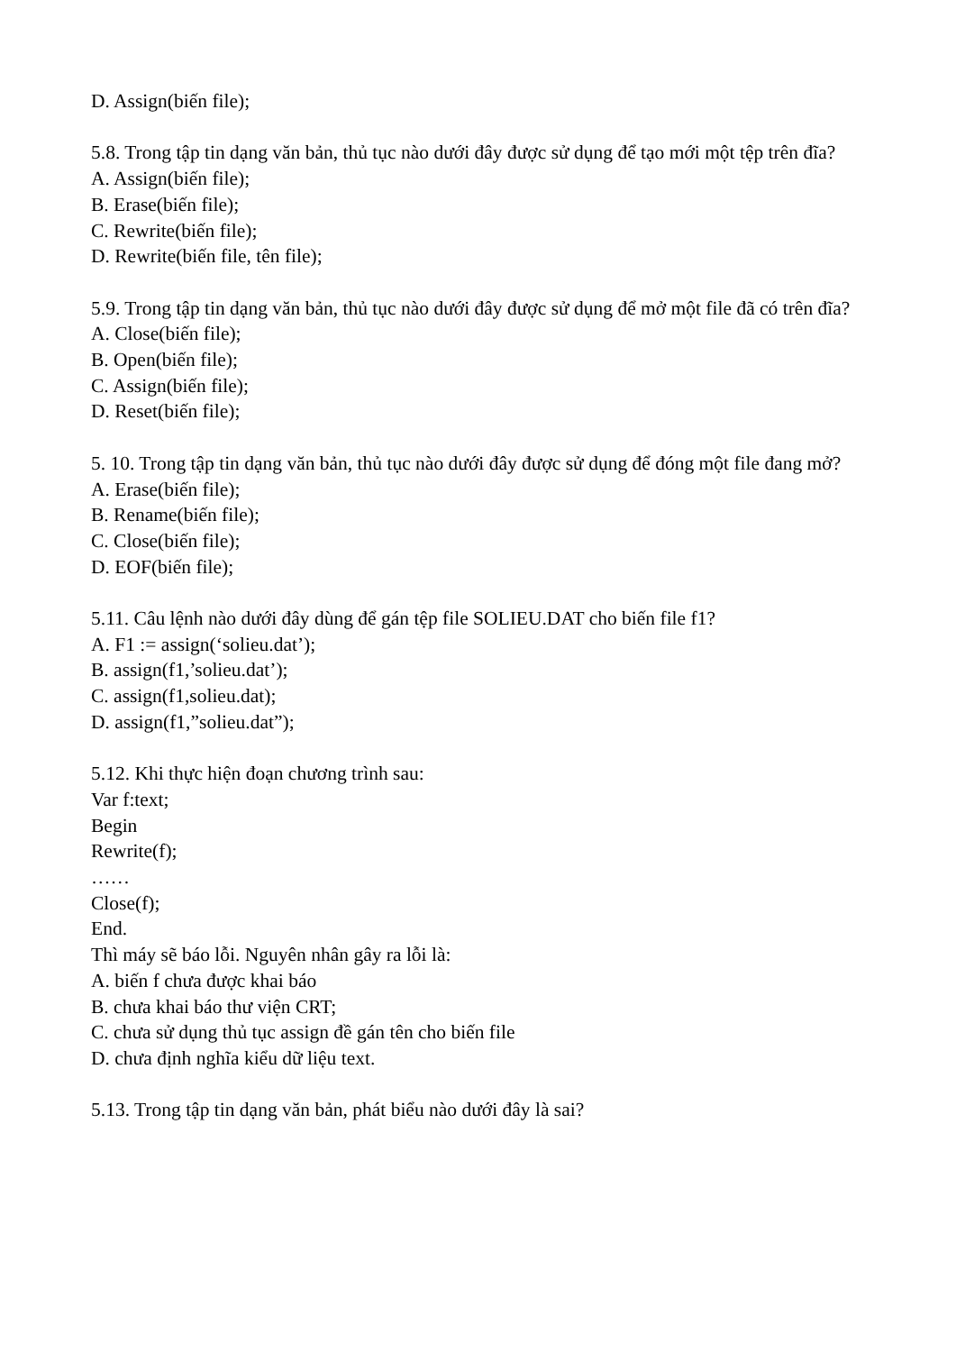D. Assign(biến file);
5.8. Trong tập tin dạng văn bản, thủ tục nào dưới đây được sử dụng để tạo mới một tệp trên đĩa?
A. Assign(biến file);
B. Erase(biến file);
C. Rewrite(biến file);
D. Rewrite(biến file, tên file);
5.9. Trong tập tin dạng văn bản, thủ tục nào dưới đây được sử dụng để mở một file đã có trên đĩa?
A. Close(biến file);
B. Open(biến file);
C. Assign(biến file);
D. Reset(biến file);
5. 10. Trong tập tin dạng văn bản, thủ tục nào dưới đây được sử dụng để đóng một file đang mở?
A. Erase(biến file);
B. Rename(biến file);
C. Close(biến file);
D. EOF(biến file);
5.11. Câu lệnh nào dưới đây dùng để gán tệp file SOLIEU.DAT cho biến file f1?
A. F1 := assign(‘solieu.dat’);
B. assign(f1,’solieu.dat’);
C. assign(f1,solieu.dat);
D. assign(f1,”solieu.dat”);
5.12. Khi thực hiện đoạn chương trình sau:
Var f:text;
Begin
Rewrite(f);
……
Close(f);
End.
Thì máy sẽ báo lỗi. Nguyên nhân gây ra lỗi là:
A. biến f chưa được khai báo
B. chưa khai báo thư viện CRT;
C. chưa sử dụng thủ tục assign đề gán tên cho biến file
D. chưa định nghĩa kiểu dữ liệu text.
5.13. Trong tập tin dạng văn bản, phát biểu nào dưới đây là sai?